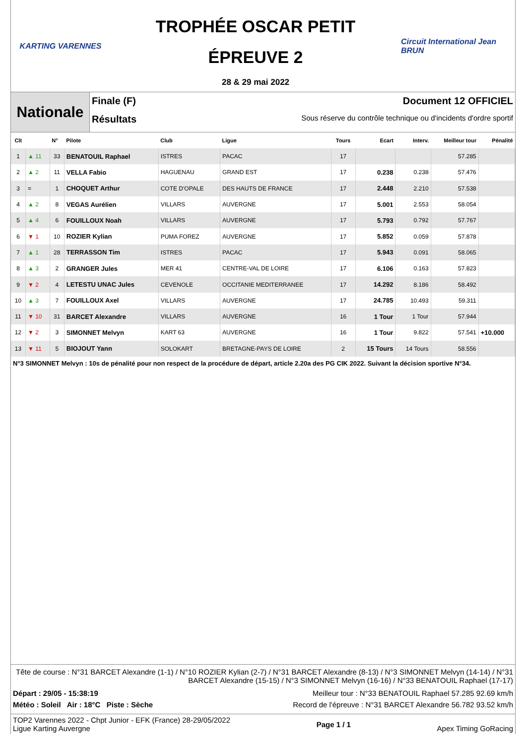KARTING VARENNES
TROPHÉE OSCAR PETIT
ÉPREUVE 2
28 & 29 mai 2022
Circuit International Jean BRUN
Nationale
Finale (F) Document 12 OFFICIEL
Résultats Sous réserve du contrôle technique ou d'incidents d'ordre sportif
| Clt | | N° | Pilote | Club | Ligue | Tours | Ecart | Interv. | Meilleur tour | Pénalité |
| --- | --- | --- | --- | --- | --- | --- | --- | --- | --- | --- |
| 1 | ▲ 11 | 33 | BENATOUIL Raphael | ISTRES | PACAC | 17 | | | 57.285 | |
| 2 | ▲ 2 | 11 | VELLA Fabio | HAGUENAU | GRAND EST | 17 | 0.238 | 0.238 | 57.476 | |
| 3 | = | 1 | CHOQUET Arthur | COTE D'OPALE | DES HAUTS DE FRANCE | 17 | 2.448 | 2.210 | 57.538 | |
| 4 | ▲ 2 | 8 | VEGAS Aurélien | VILLARS | AUVERGNE | 17 | 5.001 | 2.553 | 58.054 | |
| 5 | ▲ 4 | 6 | FOUILLOUX Noah | VILLARS | AUVERGNE | 17 | 5.793 | 0.792 | 57.767 | |
| 6 | ▼ 1 | 10 | ROZIER Kylian | PUMA FOREZ | AUVERGNE | 17 | 5.852 | 0.059 | 57.878 | |
| 7 | ▲ 1 | 28 | TERRASSON Tim | ISTRES | PACAC | 17 | 5.943 | 0.091 | 58.065 | |
| 8 | ▲ 3 | 2 | GRANGER Jules | MER 41 | CENTRE-VAL DE LOIRE | 17 | 6.106 | 0.163 | 57.823 | |
| 9 | ▼ 2 | 4 | LETESTU UNAC Jules | CEVENOLE | OCCITANIE MEDITERRANEE | 17 | 14.292 | 8.186 | 58.492 | |
| 10 | ▲ 3 | 7 | FOUILLOUX Axel | VILLARS | AUVERGNE | 17 | 24.785 | 10.493 | 59.311 | |
| 11 | ▼ 10 | 31 | BARCET Alexandre | VILLARS | AUVERGNE | 16 | 1 Tour | 1 Tour | 57.944 | |
| 12 | ▼ 2 | 3 | SIMONNET Melvyn | KART 63 | AUVERGNE | 16 | 1 Tour | 9.822 | 57.541 | +10.000 |
| 13 | ▼ 11 | 5 | BIOJOUT Yann | SOLOKART | BRETAGNE-PAYS DE LOIRE | 2 | 15 Tours | 14 Tours | 58.556 | |
N°3 SIMONNET Melvyn : 10s de pénalité pour non respect de la procédure de départ, article 2.20a des PG CIK 2022. Suivant la décision sportive N°34.
Tête de course : N°31 BARCET Alexandre (1-1) / N°10 ROZIER Kylian (2-7) / N°31 BARCET Alexandre (8-13) / N°3 SIMONNET Melvyn (14-14) / N°31 BARCET Alexandre (15-15) / N°3 SIMONNET Melvyn (16-16) / N°33 BENATOUIL Raphael (17-17)
Départ : 29/05 - 15:38:19 Meilleur tour : N°33 BENATOUIL Raphael 57.285 92.69 km/h
Météo : Soleil Air : 18°C Piste : Sèche Record de l'épreuve : N°31 BARCET Alexandre 56.782 93.52 km/h
TOP2 Varennes 2022 - Chpt Junior - EFK (France) 28-29/05/2022
Ligue Karting Auvergne Page 1 / 1 Apex Timing GoRacing